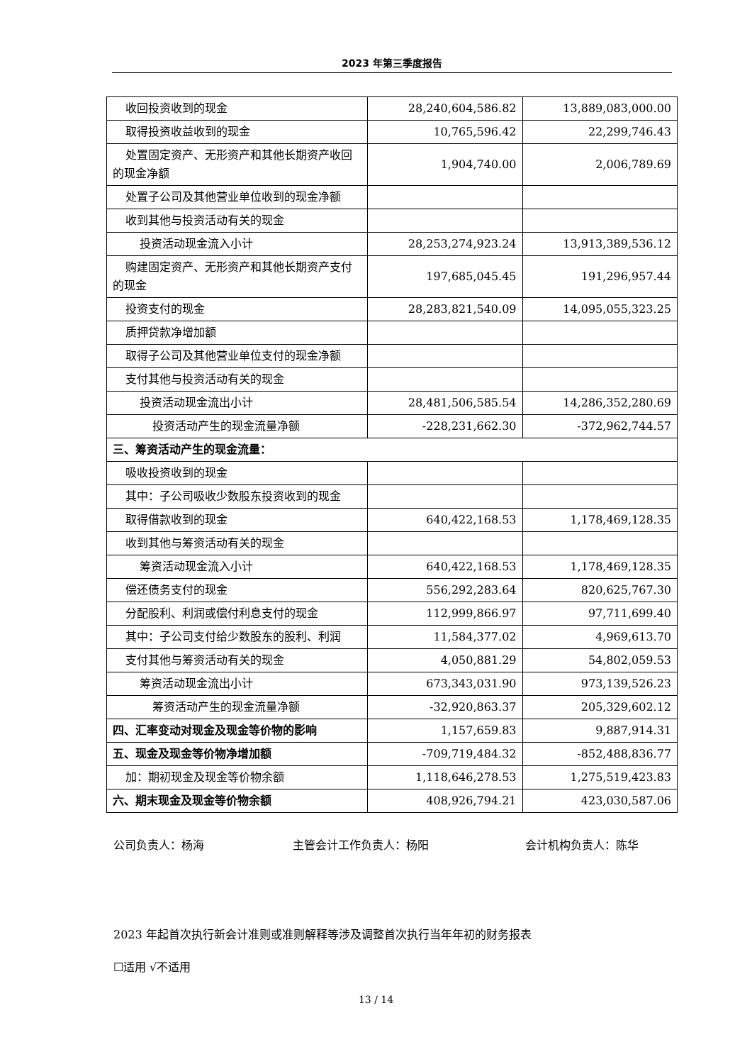2023 年第三季度报告
| 收回投资收到的现金 | 28,240,604,586.82 | 13,889,083,000.00 |
| 取得投资收益收到的现金 | 10,765,596.42 | 22,299,746.43 |
| 处置固定资产、无形资产和其他长期资产收回的现金净额 | 1,904,740.00 | 2,006,789.69 |
| 处置子公司及其他营业单位收到的现金净额 | | |
| 收到其他与投资活动有关的现金 | | |
| 投资活动现金流入小计 | 28,253,274,923.24 | 13,913,389,536.12 |
| 购建固定资产、无形资产和其他长期资产支付的现金 | 197,685,045.45 | 191,296,957.44 |
| 投资支付的现金 | 28,283,821,540.09 | 14,095,055,323.25 |
| 质押贷款净增加额 | | |
| 取得子公司及其他营业单位支付的现金净额 | | |
| 支付其他与投资活动有关的现金 | | |
| 投资活动现金流出小计 | 28,481,506,585.54 | 14,286,352,280.69 |
| 投资活动产生的现金流量净额 | -228,231,662.30 | -372,962,744.57 |
| 三、筹资活动产生的现金流量： | | |
| 吸收投资收到的现金 | | |
| 其中：子公司吸收少数股东投资收到的现金 | | |
| 取得借款收到的现金 | 640,422,168.53 | 1,178,469,128.35 |
| 收到其他与筹资活动有关的现金 | | |
| 筹资活动现金流入小计 | 640,422,168.53 | 1,178,469,128.35 |
| 偿还债务支付的现金 | 556,292,283.64 | 820,625,767.30 |
| 分配股利、利润或偿付利息支付的现金 | 112,999,866.97 | 97,711,699.40 |
| 其中：子公司支付给少数股东的股利、利润 | 11,584,377.02 | 4,969,613.70 |
| 支付其他与筹资活动有关的现金 | 4,050,881.29 | 54,802,059.53 |
| 筹资活动现金流出小计 | 673,343,031.90 | 973,139,526.23 |
| 筹资活动产生的现金流量净额 | -32,920,863.37 | 205,329,602.12 |
| 四、汇率变动对现金及现金等价物的影响 | 1,157,659.83 | 9,887,914.31 |
| 五、现金及现金等价物净增加额 | -709,719,484.32 | -852,488,836.77 |
| 加：期初现金及现金等价物余额 | 1,118,646,278.53 | 1,275,519,423.83 |
| 六、期末现金及现金等价物余额 | 408,926,794.21 | 423,030,587.06 |
公司负责人：杨海 主管会计工作负责人：杨阳 会计机构负责人：陈华
2023 年起首次执行新会计准则或准则解释等涉及调整首次执行当年年初的财务报表
☐适用 √不适用
13 / 14